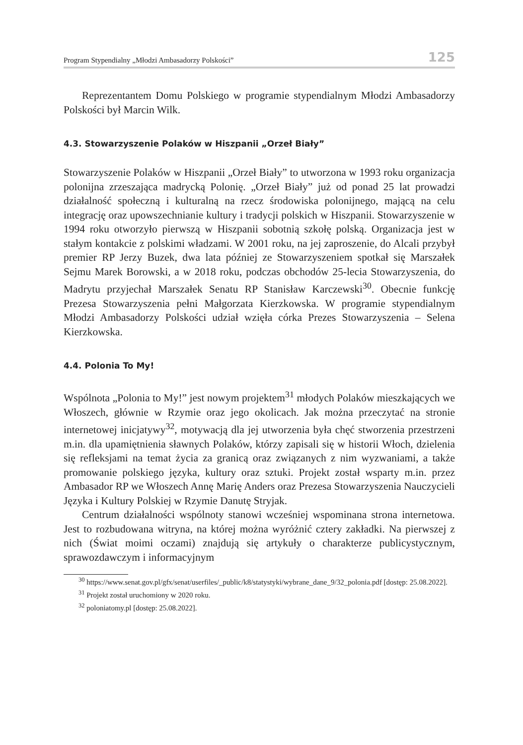Program Stypendialny „Młodzi Ambasadorzy Polskości” 125
Reprezentantem Domu Polskiego w programie stypendialnym Młodzi Ambasadorzy Polskości był Marcin Wilk.
4.3. Stowarzyszenie Polaków w Hiszpanii „Orzeł Biały”
Stowarzyszenie Polaków w Hiszpanii „Orzeł Biały” to utworzona w 1993 roku organizacja polonijna zrzeszająca madrycką Polonię. „Orzeł Biały” już od ponad 25 lat prowadzi działalność społeczną i kulturalną na rzecz środowiska polonijnego, mającą na celu integrację oraz upowszechnianie kultury i tradycji polskich w Hiszpanii. Stowarzyszenie w 1994 roku otworzyło pierwszą w Hiszpanii sobotnią szkołę polską. Organizacja jest w stałym kontakcie z polskimi władzami. W 2001 roku, na jej zaproszenie, do Alcali przybył premier RP Jerzy Buzek, dwa lata później ze Stowarzyszeniem spotkał się Marszałek Sejmu Marek Borowski, a w 2018 roku, podczas obchodów 25-lecia Stowarzyszenia, do Madrytu przyjechał Marszałek Senatu RP Stanisław Karczewski<sup>30</sup>. Obecnie funkcję Prezesa Stowarzyszenia pełni Małgorzata Kierzkowska. W programie stypendialnym Młodzi Ambasadorzy Polskości udział wzięła córka Prezes Stowarzyszenia – Selena Kierzkowska.
4.4. Polonia To My!
Wspólnota „Polonia to My!” jest nowym projektem<sup>31</sup> młodych Polaków mieszkających we Włoszech, głównie w Rzymie oraz jego okolicach. Jak można przeczytać na stronie internetowej inicjatywy<sup>32</sup>, motywacją dla jej utworzenia była chęć stworzenia przestrzeni m.in. dla upamiętnienia sławnych Polaków, którzy zapisali się w historii Włoch, dzielenia się refleksjami na temat życia za granicą oraz związanych z nim wyzwaniami, a także promowanie polskiego języka, kultury oraz sztuki. Projekt został wsparty m.in. przez Ambasador RP we Włoszech Annę Marię Anders oraz Prezesa Stowarzyszenia Nauczycieli Języka i Kultury Polskiej w Rzymie Danutę Stryjak.
Centrum działalności wspólnoty stanowi wcześniej wspominana strona internetowa. Jest to rozbudowana witryna, na której można wyróżnić cztery zakładki. Na pierwszej z nich (Świat moimi oczami) znajdują się artykuły o charakterze publicystycznym, sprawozdawczym i informacyjnym
<sup>30</sup> https://www.senat.gov.pl/gfx/senat/userfiles/_public/k8/statystyki/wybrane_dane_9/32_polonia.pdf [dostęp: 25.08.2022].
<sup>31</sup> Projekt został uruchomiony w 2020 roku.
<sup>32</sup> poloniatomy.pl [dostęp: 25.08.2022].